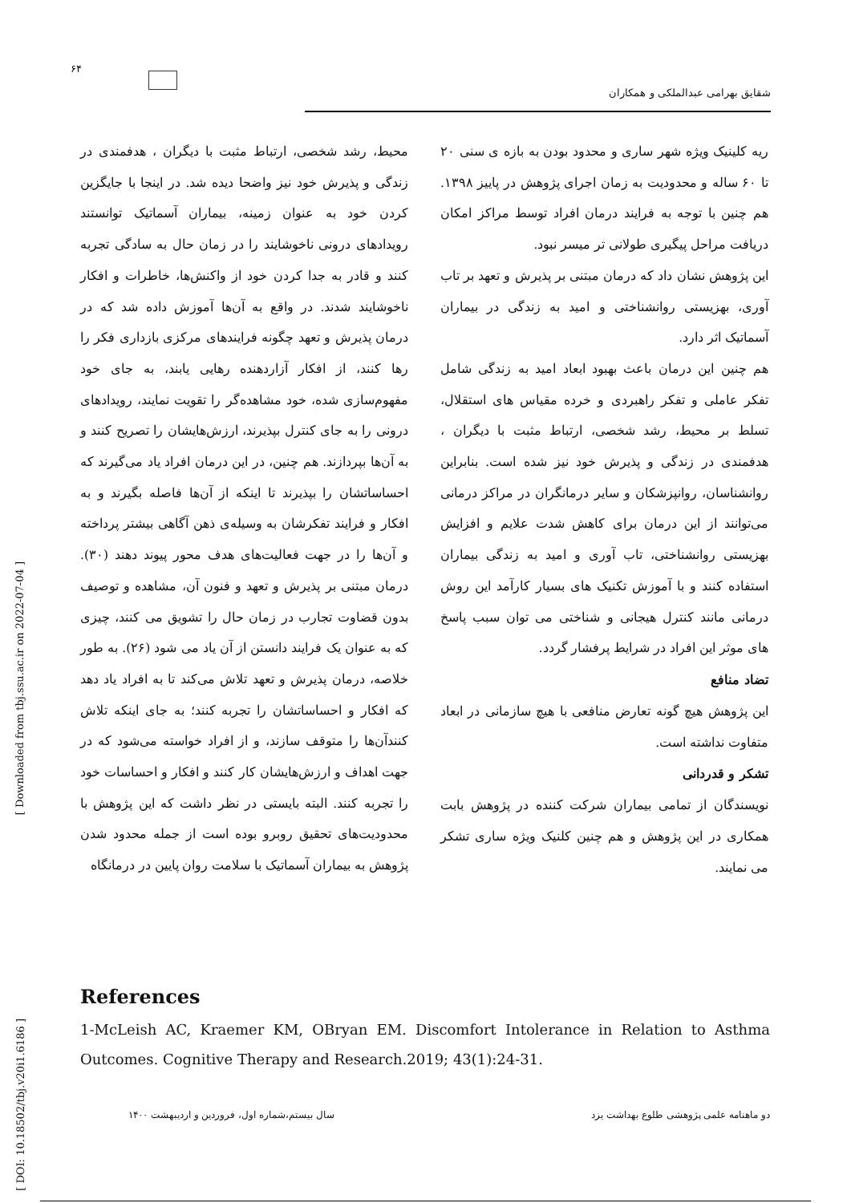۶۴
شقایق بهرامی عبدالملکی و همکاران
محیط، رشد شخصی، ارتباط مثبت با دیگران ، هدفمندی در زندگی و پذیرش خود نیز واضحا دیده شد. در اینجا با جایگزین کردن خود به عنوان زمینه، بیماران آسماتیک توانستند رویدادهای درونی ناخوشایند را در زمان حال به سادگی تجربه کنند و قادر به جدا کردن خود از واکنش‌ها، خاطرات و افکار ناخوشایند شدند. در واقع به آن‌ها آموزش داده شد که در درمان پذیرش و تعهد چگونه فرایندهای مرکزی بازداری فکر را رها کنند، از افکار آزاردهنده رهایی یابند، به جای خود مفهوم‌سازی شده، خود مشاهده‌گر را تقویت نمایند، رویدادهای درونی را به جای کنترل بپذیرند، ارزش‌هایشان را تصریح کنند و به آن‌ها بپردازند. هم چنین، در این درمان افراد یاد می‌گیرند که احساساتشان را بپذیرند تا اینکه از آن‌ها فاصله بگیرند و به افکار و فرایند تفکرشان به وسیله‌ی ذهن آگاهی بیشتر پرداخته و آن‌ها را در جهت فعالیت‌های هدف محور پیوند دهند (۳۰). درمان مبتنی بر پذیرش و تعهد و فنون آن، مشاهده و توصیف بدون قضاوت تجارب در زمان حال را تشویق می کنند، چیزی که به عنوان یک فرایند دانستن از آن یاد می شود (۲۶). به طور خلاصه، درمان پذیرش و تعهد تلاش می‌کند تا به افراد یاد دهد که افکار و احساساتشان را تجربه کنند؛ به جای اینکه تلاش کنندآن‌ها را متوقف سازند، و از افراد خواسته می‌شود که در جهت اهداف و ارزش‌هایشان کار کنند و افکار و احساسات خود را تجربه کنند. البته بایستی در نظر داشت که این پژوهش با محدودیت‌های تحقیق روبرو بوده است از جمله محدود شدن پژوهش به بیماران آسماتیک با سلامت روان پایین در درمانگاه
ریه کلینیک ویژه شهر ساری و محدود بودن به بازه ی سنی ۲۰ تا ۶۰ ساله و محدودیت به زمان اجرای پژوهش در پاییز ۱۳۹۸. هم چنین با توجه به فرایند درمان افراد توسط مراکز امکان دریافت مراحل پیگیری طولانی تر میسر نبود.
این پژوهش نشان داد که درمان مبتنی بر پذیرش و تعهد بر تاب آوری، بهزیستی روانشناختی و امید به زندگی در بیماران آسماتیک اثر دارد.
هم چنین این درمان باعث بهبود ابعاد امید به زندگی شامل تفکر عاملی و تفکر راهبردی و خرده مقیاس های استقلال، تسلط بر محیط، رشد شخصی، ارتباط مثبت با دیگران ، هدفمندی در زندگی و پذیرش خود نیز شده است. بنابراین روانشناسان، روانپزشکان و سایر درمانگران در مراکز درمانی می‌توانند از این درمان برای کاهش شدت علایم و افزایش بهزیستی روانشناختی، تاب آوری و امید به زندگی بیماران استفاده کنند و با آموزش تکنیک های بسیار کارآمد این روش درمانی مانند کنترل هیجانی و شناختی می توان سبب پاسخ های موثر این افراد در شرایط پرفشار گردد.
تضاد منافع
این پژوهش هیچ گونه تعارض منافعی با هیچ سازمانی در ابعاد متفاوت نداشته است.
تشکر و قدردانی
نویسندگان از تمامی بیماران شرکت کننده در پژوهش بابت همکاری در این پژوهش و هم چنین کلنیک ویژه ساری تشکر می نمایند.
References
1-McLeish AC, Kraemer KM, OBryan EM. Discomfort Intolerance in Relation to Asthma Outcomes. Cognitive Therapy and Research.2019; 43(1):24-31.
دو ماهنامه علمی پژوهشی طلوع بهداشت یزد سال بیستم،شماره اول، فروردین و اردیبهشت ۱۴۰۰
[ Downloaded from tbj.ssu.ac.ir on 2022-07-04 ]
[ DOI: 10.18502/tbj.v20i1.6186 ]